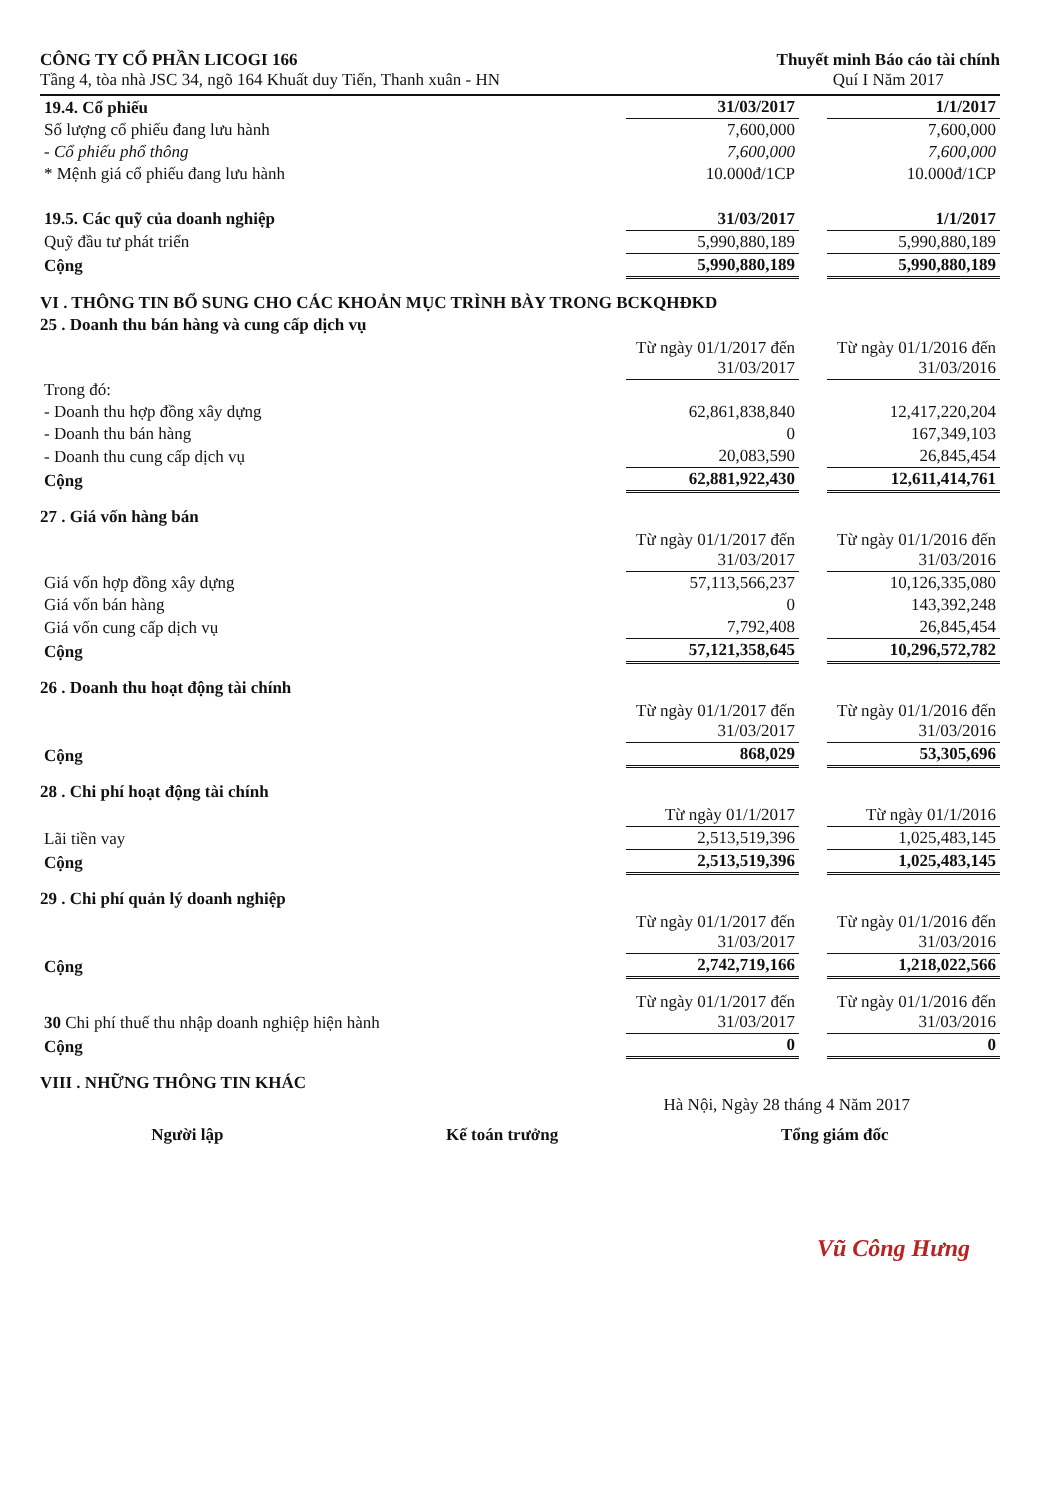CÔNG TY CỔ PHẦN LICOGI 166
Tầng 4, tòa nhà JSC 34, ngõ 164 Khuất duy Tiến, Thanh xuân - HN
Thuyết minh Báo cáo tài chính
Quí I Năm 2017
| 19.4. Cổ phiếu | 31/03/2017 | | 1/1/2017 |
| Số lượng cổ phiếu đang lưu hành | 7,600,000 | | 7,600,000 |
| - Cổ phiếu phổ thông | 7,600,000 | | 7,600,000 |
| * Mệnh giá cổ phiếu đang lưu hành | 10.000đ/1CP | | 10.000đ/1CP |
| 19.5. Các quỹ của doanh nghiệp | 31/03/2017 | | 1/1/2017 |
| Quỹ đầu tư phát triển | 5,990,880,189 | | 5,990,880,189 |
| Cộng | 5,990,880,189 | | 5,990,880,189 |
VI . THÔNG TIN BỔ SUNG CHO CÁC KHOẢN MỤC TRÌNH BÀY TRONG BCKQHĐKD
25 . Doanh thu bán hàng và cung cấp dịch vụ
| | Từ ngày 01/1/2017 đến 31/03/2017 | | Từ ngày 01/1/2016 đến 31/03/2016 |
| Trong đó: | | | |
| - Doanh thu hợp đồng xây dựng | 62,861,838,840 | | 12,417,220,204 |
| - Doanh thu bán hàng | 0 | | 167,349,103 |
| - Doanh thu cung cấp dịch vụ | 20,083,590 | | 26,845,454 |
| Cộng | 62,881,922,430 | | 12,611,414,761 |
27 . Giá vốn hàng bán
| | Từ ngày 01/1/2017 đến 31/03/2017 | | Từ ngày 01/1/2016 đến 31/03/2016 |
| Giá vốn hợp đồng xây dựng | 57,113,566,237 | | 10,126,335,080 |
| Giá vốn bán hàng | 0 | | 143,392,248 |
| Giá vốn cung cấp dịch vụ | 7,792,408 | | 26,845,454 |
| Cộng | 57,121,358,645 | | 10,296,572,782 |
26 . Doanh thu hoạt động tài chính
| | Từ ngày 01/1/2017 đến 31/03/2017 | | Từ ngày 01/1/2016 đến 31/03/2016 |
| Cộng | 868,029 | | 53,305,696 |
28 . Chi phí hoạt động tài chính
| | Từ ngày 01/1/2017 | | Từ ngày 01/1/2016 |
| Lãi tiền vay | 2,513,519,396 | | 1,025,483,145 |
| Cộng | 2,513,519,396 | | 1,025,483,145 |
29 . Chi phí quản lý doanh nghiệp
| | Từ ngày 01/1/2017 đến 31/03/2017 | | Từ ngày 01/1/2016 đến 31/03/2016 |
| Cộng | 2,742,719,166 | | 1,218,022,566 |
| 30 Chi phí thuế thu nhập doanh nghiệp hiện hành | Từ ngày 01/1/2017 đến 31/03/2017 | | Từ ngày 01/1/2016 đến 31/03/2016 |
| Cộng | 0 | | 0 |
VIII . NHỮNG THÔNG TIN KHÁC
Hà Nội, Ngày 28 tháng 4 Năm 2017
Người lập Kế toán trưởng Tổng giám đốc
Vũ Công Hưng